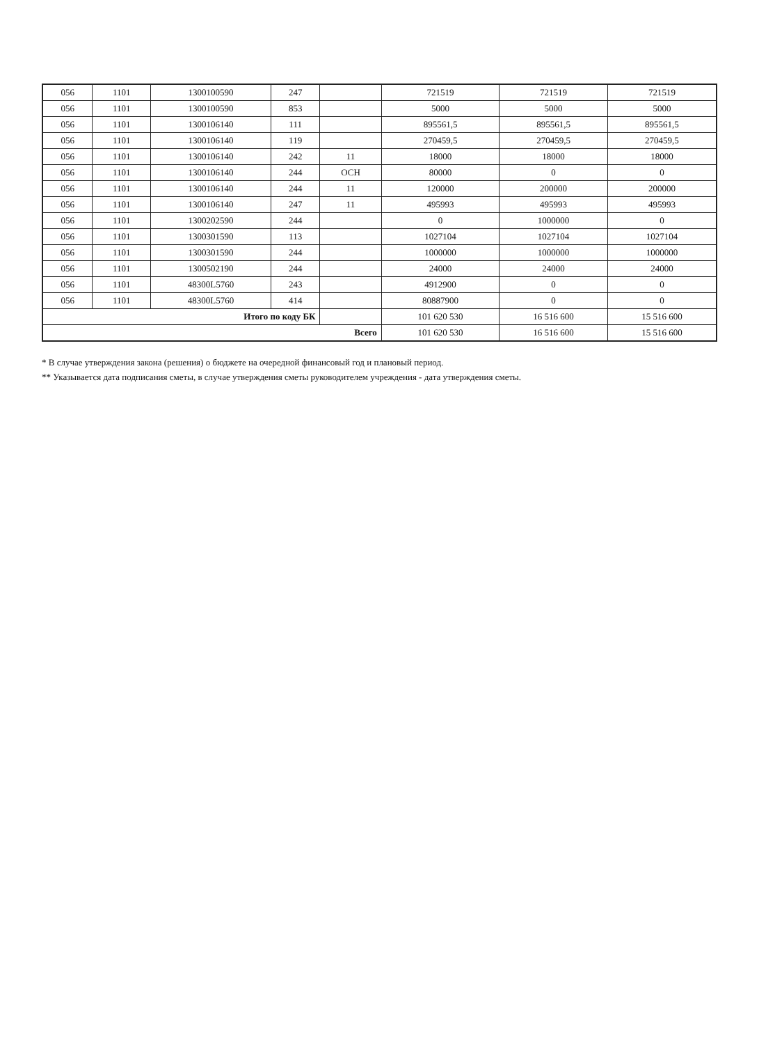| 056 | 1101 | 1300100590 | 247 | | 721519 | 721519 | 721519 |
| 056 | 1101 | 1300100590 | 853 | | 5000 | 5000 | 5000 |
| 056 | 1101 | 1300106140 | 111 | | 895561,5 | 895561,5 | 895561,5 |
| 056 | 1101 | 1300106140 | 119 | | 270459,5 | 270459,5 | 270459,5 |
| 056 | 1101 | 1300106140 | 242 | 11 | 18000 | 18000 | 18000 |
| 056 | 1101 | 1300106140 | 244 | ОСН | 80000 | 0 | 0 |
| 056 | 1101 | 1300106140 | 244 | 11 | 120000 | 200000 | 200000 |
| 056 | 1101 | 1300106140 | 247 | 11 | 495993 | 495993 | 495993 |
| 056 | 1101 | 1300202590 | 244 | | 0 | 1000000 | 0 |
| 056 | 1101 | 1300301590 | 113 | | 1027104 | 1027104 | 1027104 |
| 056 | 1101 | 1300301590 | 244 | | 1000000 | 1000000 | 1000000 |
| 056 | 1101 | 1300502190 | 244 | | 24000 | 24000 | 24000 |
| 056 | 1101 | 48300L5760 | 243 | | 4912900 | 0 | 0 |
| 056 | 1101 | 48300L5760 | 414 | | 80887900 | 0 | 0 |
| Итого по коду БК | | | | | 101 620 530 | 16 516 600 | 15 516 600 |
| Всего | | | | | 101 620 530 | 16 516 600 | 15 516 600 |
* В случае утверждения закона (решения) о бюджете на очередной финансовый год и плановый период.
** Указывается дата подписания сметы, в случае утверждения сметы руководителем учреждения - дата утверждения сметы.